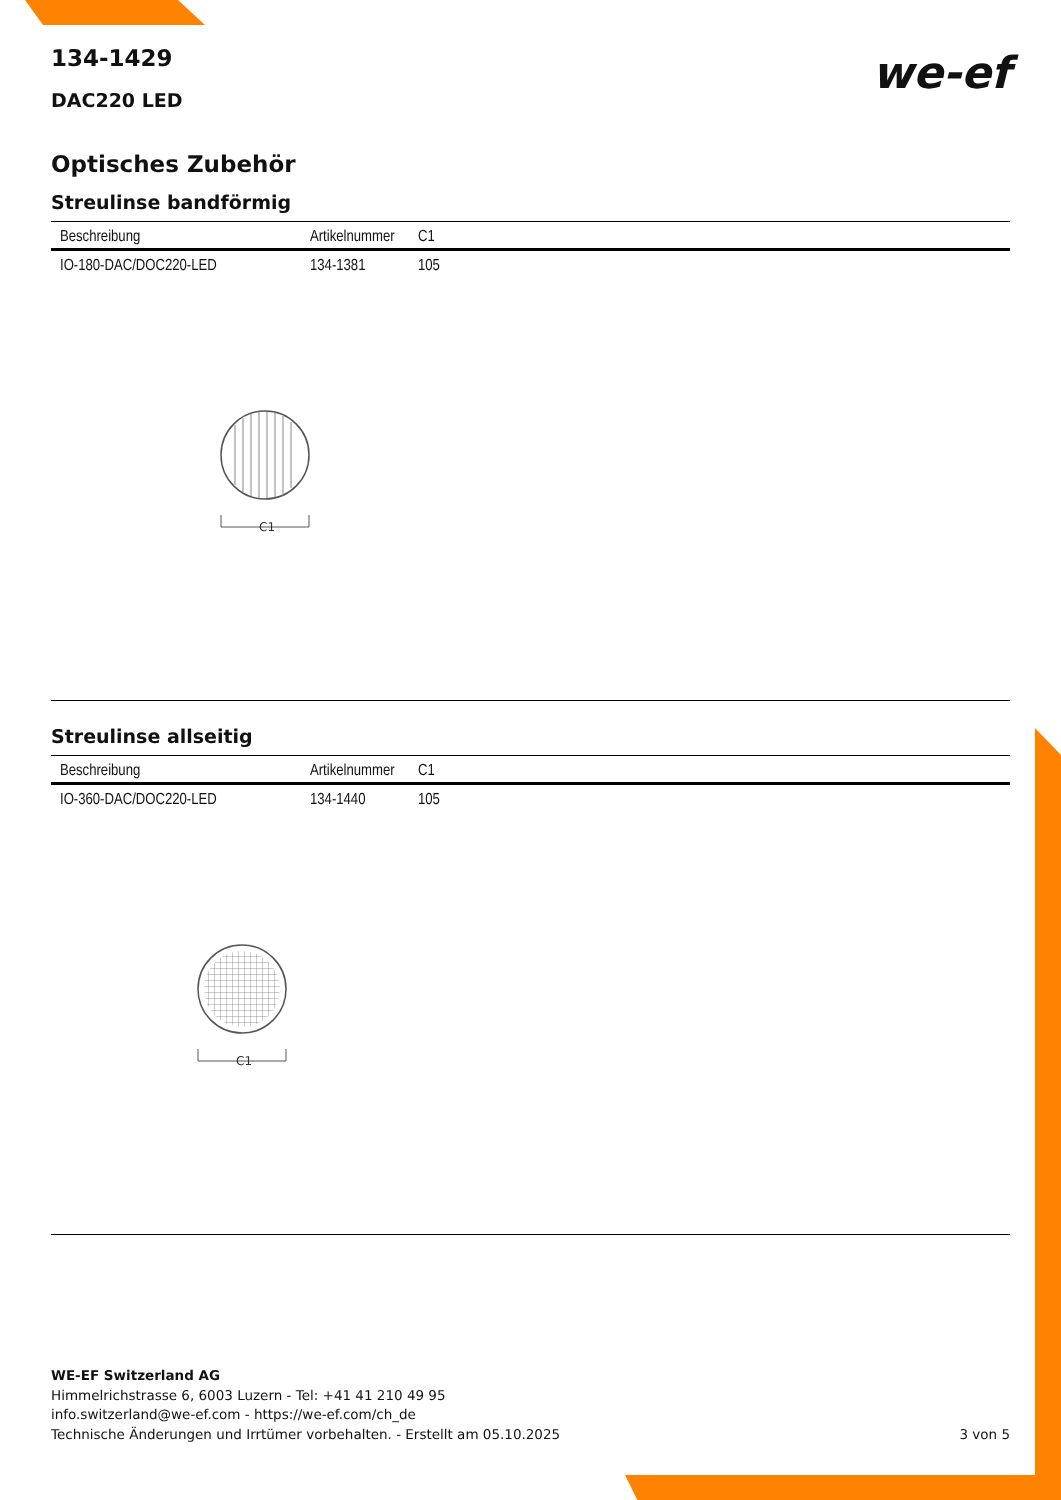we-ef
134-1429
DAC220 LED
Optisches Zubehör
Streulinse bandförmig
| Beschreibung | Artikelnummer | C1 |
| --- | --- | --- |
| IO-180-DAC/DOC220-LED | 134-1381 | 105 |
C1
Streulinse allseitig
| Beschreibung | Artikelnummer | C1 |
| --- | --- | --- |
| IO-360-DAC/DOC220-LED | 134-1440 | 105 |
C1
WE-EF Switzerland AG
Himmelrichstrasse 6, 6003 Luzern - Tel: +41 41 210 49 95
info.switzerland@we-ef.com - https://we-ef.com/ch_de
Technische Änderungen und Irrtümer vorbehalten. - Erstellt am 05.10.2025 3 von 5